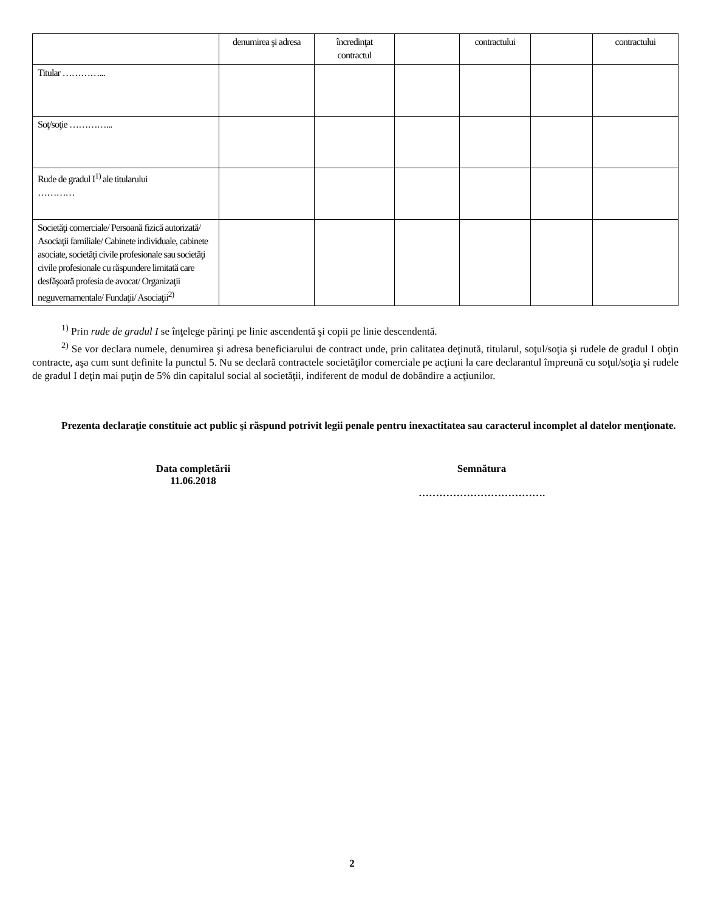| | denumirea şi adresa | încredinţat contractul | | contractului | | contractului |
| Titular …………... | | | | | | |
| Soţ/soţie …………... | | | | | | |
| Rude de gradul I<sup>1)</sup> ale titularului ………… | | | | | | |
| Societăţi comerciale/ Persoană fizică autorizată/ Asociaţii familiale/ Cabinete individuale, cabinete asociate, societăţi civile profesionale sau societăţi civile profesionale cu răspundere limitată care desfăşoară profesia de avocat/ Organizaţii neguvernamentale/ Fundaţii/ Asociaţii<sup>2)</sup> | | | | | | |
<sup>1)</sup> Prin rude de gradul I se înţelege părinţi pe linie ascendentă şi copii pe linie descendentă.
<sup>2)</sup> Se vor declara numele, denumirea şi adresa beneficiarului de contract unde, prin calitatea deţinută, titularul, soţul/soţia şi rudele de gradul I obţin contracte, aşa cum sunt definite la punctul 5. Nu se declară contractele societăţilor comerciale pe acţiuni la care declarantul împreună cu soţul/soţia şi rudele de gradul I deţin mai puţin de 5% din capitalul social al societăţii, indiferent de modul de dobândire a acţiunilor.
Prezenta declaraţie constituie act public şi răspund potrivit legii penale pentru inexactitatea sau caracterul incomplet al datelor menţionate.
Data completării
11.06.2018
Semnătura
……………………………….
2